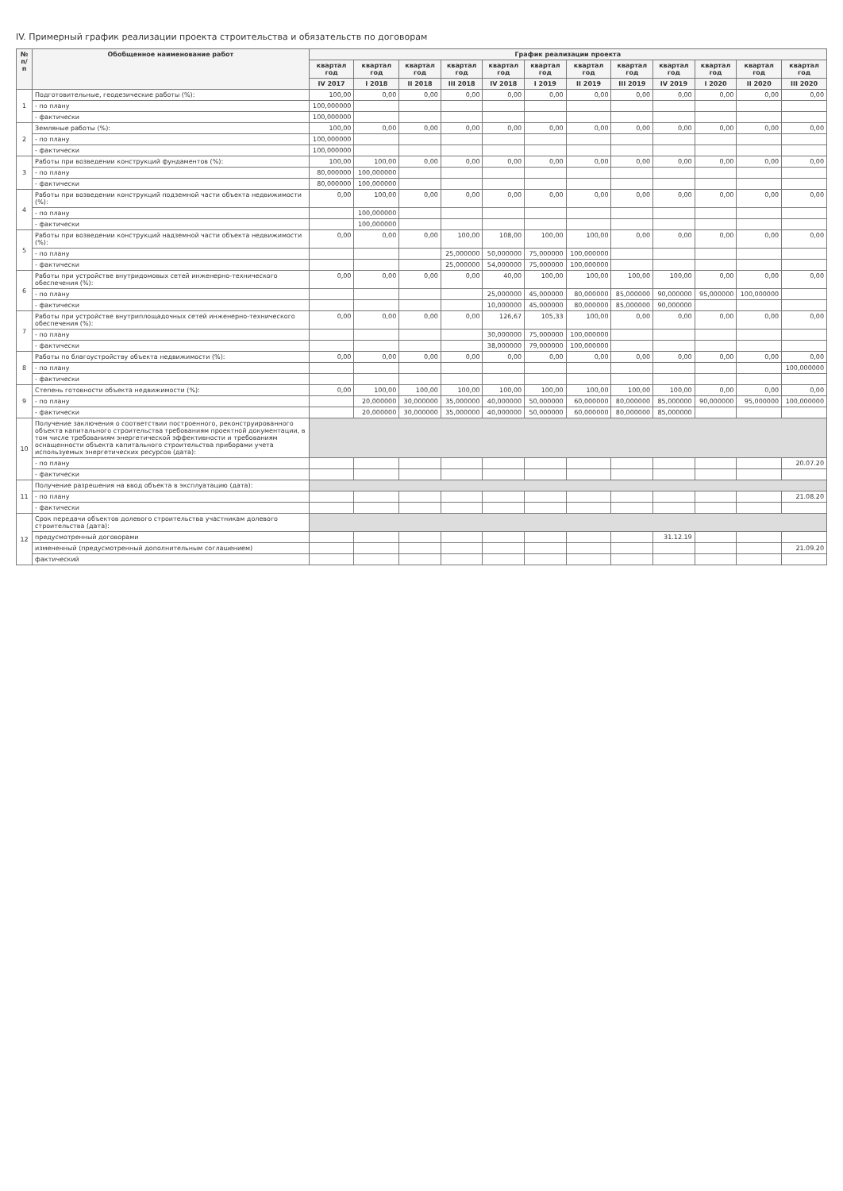IV. Примерный график реализации проекта строительства и обязательств по договорам
| № п/п | Обобщенное наименование работ | График реализации проекта | | | | | | | | | | | |
| --- | --- | --- | --- | --- | --- | --- | --- | --- | --- | --- | --- | --- | --- |
| | | квартал год | квартал год | квартал год | квартал год | квартал год | квартал год | квартал год | квартал год | квартал год | квартал год | квартал год | квартал год |
| | | IV 2017 | I 2018 | II 2018 | III 2018 | IV 2018 | I 2019 | II 2019 | III 2019 | IV 2019 | I 2020 | II 2020 | III 2020 |
| 1 | Подготовительные, геодезические работы (%): | 100,00 | 0,00 | 0,00 | 0,00 | 0,00 | 0,00 | 0,00 | 0,00 | 0,00 | 0,00 | 0,00 | 0,00 |
| | - по плану | 100,000000 | | | | | | | | | | | |
| | - фактически | 100,000000 | | | | | | | | | | | |
| 2 | Земляные работы (%): | 100,00 | 0,00 | 0,00 | 0,00 | 0,00 | 0,00 | 0,00 | 0,00 | 0,00 | 0,00 | 0,00 | 0,00 |
| | - по плану | 100,000000 | | | | | | | | | | | |
| | - фактически | 100,000000 | | | | | | | | | | | |
| 3 | Работы при возведении конструкций фундаментов (%): | 100,00 | 100,00 | 0,00 | 0,00 | 0,00 | 0,00 | 0,00 | 0,00 | 0,00 | 0,00 | 0,00 | 0,00 |
| | - по плану | 80,000000 | 100,000000 | | | | | | | | | | |
| | - фактически | 80,000000 | 100,000000 | | | | | | | | | | |
| 4 | Работы при возведении конструкций подземной части объекта недвижимости (%): | 0,00 | 100,00 | 0,00 | 0,00 | 0,00 | 0,00 | 0,00 | 0,00 | 0,00 | 0,00 | 0,00 | 0,00 |
| | - по плану | | 100,000000 | | | | | | | | | | |
| | - фактически | | 100,000000 | | | | | | | | | | |
| 5 | Работы при возведении конструкций надземной части объекта недвижимости (%): | 0,00 | 0,00 | 0,00 | 100,00 | 108,00 | 100,00 | 100,00 | 0,00 | 0,00 | 0,00 | 0,00 | 0,00 |
| | - по плану | | | | 25,000000 | 50,000000 | 75,000000 | 100,000000 | | | | | |
| | - фактически | | | | 25,000000 | 54,000000 | 75,000000 | 100,000000 | | | | | |
| 6 | Работы при устройстве внутридомовых сетей инженерно-технического обеспечения (%): | 0,00 | 0,00 | 0,00 | 0,00 | 40,00 | 100,00 | 100,00 | 100,00 | 100,00 | 0,00 | 0,00 | 0,00 |
| | - по плану | | | | | 25,000000 | 45,000000 | 80,000000 | 85,000000 | 90,000000 | 95,000000 | 100,000000 | |
| | - фактически | | | | | 10,000000 | 45,000000 | 80,000000 | 85,000000 | 90,000000 | | | |
| 7 | Работы при устройстве внутриплощадочных сетей инженерно-технического обеспечения (%): | 0,00 | 0,00 | 0,00 | 0,00 | 126,67 | 105,33 | 100,00 | 0,00 | 0,00 | 0,00 | 0,00 | 0,00 |
| | - по плану | | | | | 30,000000 | 75,000000 | 100,000000 | | | | | |
| | - фактически | | | | | 38,000000 | 79,000000 | 100,000000 | | | | | |
| 8 | Работы по благоустройству объекта недвижимости (%): | 0,00 | 0,00 | 0,00 | 0,00 | 0,00 | 0,00 | 0,00 | 0,00 | 0,00 | 0,00 | 0,00 | 0,00 |
| | - по плану | | | | | | | | | | | | 100,000000 |
| | - фактически | | | | | | | | | | | | |
| 9 | Степень готовности объекта недвижимости (%): | 0,00 | 100,00 | 100,00 | 100,00 | 100,00 | 100,00 | 100,00 | 100,00 | 100,00 | 0,00 | 0,00 | 0,00 |
| | - по плану | | 20,000000 | 30,000000 | 35,000000 | 40,000000 | 50,000000 | 60,000000 | 80,000000 | 85,000000 | 90,000000 | 95,000000 | 100,000000 |
| | - фактически | | 20,000000 | 30,000000 | 35,000000 | 40,000000 | 50,000000 | 60,000000 | 80,000000 | 85,000000 | | | |
| 10 | Получение заключения о соответствии построенного, реконструированного объекта капитального строительства требованиям проектной документации, в том числе требованиям энергетической эффективности и требованиям оснащенности объекта капитального строительства приборами учета используемых энергетических ресурсов (дата): | | | | | | | | | | | | |
| | - по плану | | | | | | | | | | | | 20.07.20 |
| | - фактически | | | | | | | | | | | | |
| 11 | Получение разрешения на ввод объекта в эксплуатацию (дата): | | | | | | | | | | | | |
| | - по плану | | | | | | | | | | | | 21.08.20 |
| | - фактически | | | | | | | | | | | | |
| 12 | Срок передачи объектов долевого строительства участникам долевого строительства (дата): | | | | | | | | | | | | |
| | предусмотренный договорами | | | | | | | | | 31.12.19 | | | |
| | измененный (предусмотренный дополнительным соглашением) | | | | | | | | | | | | 21.09.20 |
| | фактический | | | | | | | | | | | | |